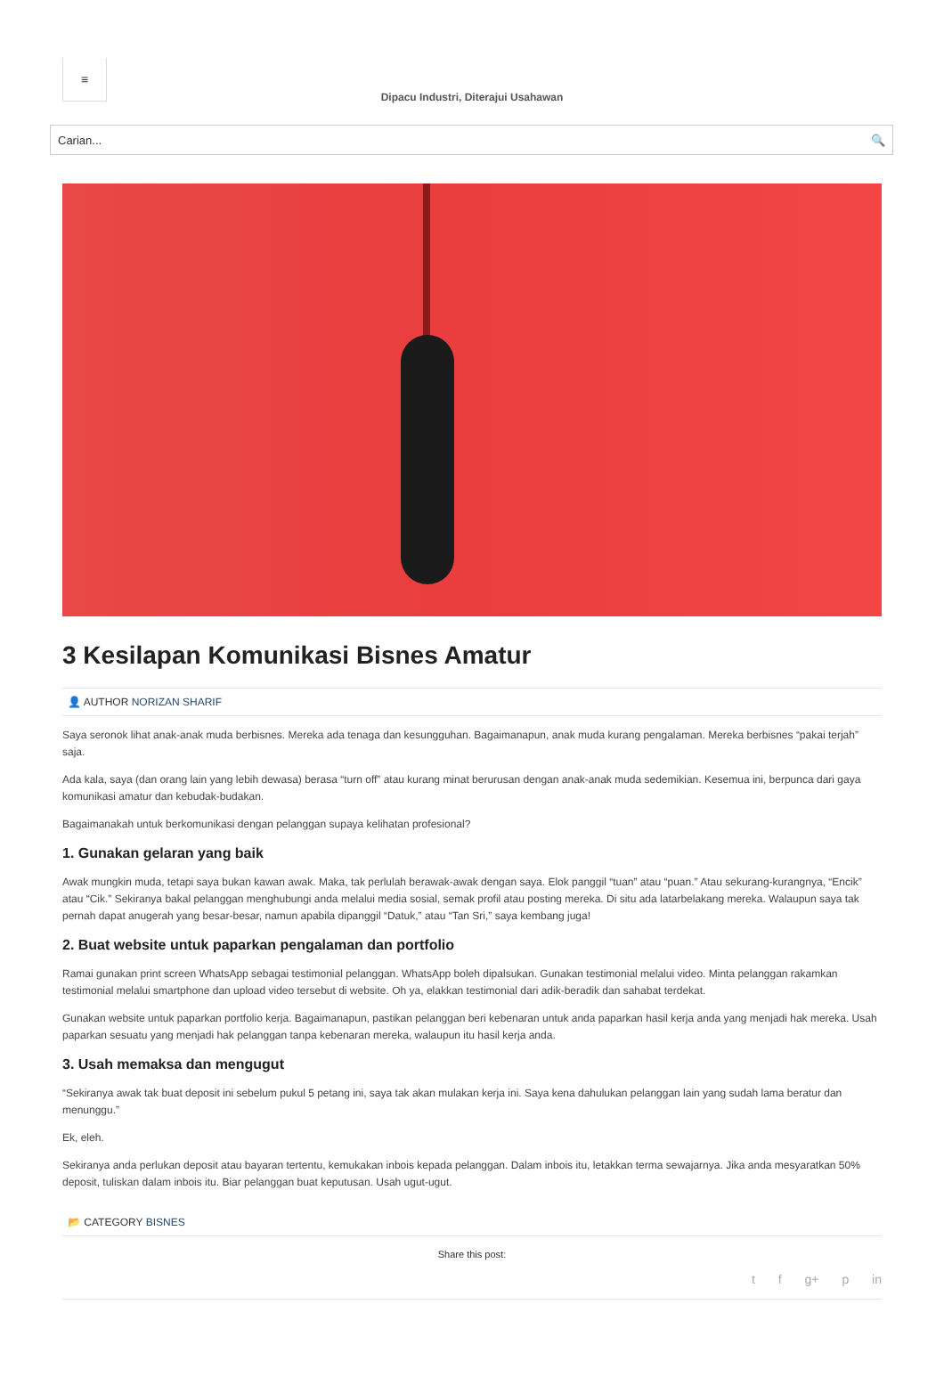≡
Dipacu Industri, Diterajui Usahawan
Carian... 🔍
3 Kesilapan Komunikasi Bisnes Amatur
👤 AUTHOR NORIZAN SHARIF
Saya seronok lihat anak-anak muda berbisnes. Mereka ada tenaga dan kesungguhan. Bagaimanapun, anak muda kurang pengalaman. Mereka berbisnes “pakai terjah” saja.
Ada kala, saya (dan orang lain yang lebih dewasa) berasa “turn off” atau kurang minat berurusan dengan anak-anak muda sedemikian. Kesemua ini, berpunca dari gaya komunikasi amatur dan kebudak-budakan.
Bagaimanakah untuk berkomunikasi dengan pelanggan supaya kelihatan profesional?
1. Gunakan gelaran yang baik
Awak mungkin muda, tetapi saya bukan kawan awak. Maka, tak perlulah berawak-awak dengan saya. Elok panggil “tuan” atau “puan.” Atau sekurang-kurangnya, “Encik” atau “Cik.” Sekiranya bakal pelanggan menghubungi anda melalui media sosial, semak profil atau posting mereka. Di situ ada latarbelakang mereka. Walaupun saya tak pernah dapat anugerah yang besar-besar, namun apabila dipanggil “Datuk,” atau “Tan Sri,” saya kembang juga!
2. Buat website untuk paparkan pengalaman dan portfolio
Ramai gunakan print screen WhatsApp sebagai testimonial pelanggan. WhatsApp boleh dipalsukan. Gunakan testimonial melalui video. Minta pelanggan rakamkan testimonial melalui smartphone dan upload video tersebut di website. Oh ya, elakkan testimonial dari adik-beradik dan sahabat terdekat.
Gunakan website untuk paparkan portfolio kerja. Bagaimanapun, pastikan pelanggan beri kebenaran untuk anda paparkan hasil kerja anda yang menjadi hak mereka. Usah paparkan sesuatu yang menjadi hak pelanggan tanpa kebenaran mereka, walaupun itu hasil kerja anda.
3. Usah memaksa dan mengugut
“Sekiranya awak tak buat deposit ini sebelum pukul 5 petang ini, saya tak akan mulakan kerja ini. Saya kena dahulukan pelanggan lain yang sudah lama beratur dan menunggu.”
Ek, eleh.
Sekiranya anda perlukan deposit atau bayaran tertentu, kemukakan inbois kepada pelanggan. Dalam inbois itu, letakkan terma sewajarnya. Jika anda mesyaratkan 50% deposit, tuliskan dalam inbois itu. Biar pelanggan buat keputusan. Usah ugut-ugut.
📂 CATEGORY BISNES
Share this post:
t f g+ p in